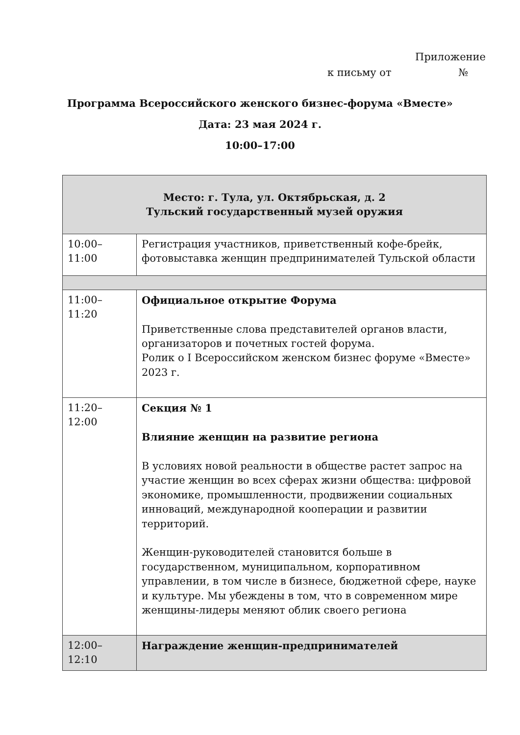Приложение
к письму от №
Программа Всероссийского женского бизнес-форума «Вместе»
Дата: 23 мая 2024 г.
10:00–17:00
| Место: г. Тула, ул. Октябрьская, д. 2 Тульский государственный музей оружия | |
| 10:00–11:00 | Регистрация участников, приветственный кофе-брейк, фотовыставка женщин предпринимателей Тульской области |
| 11:00–11:20 | Официальное открытие Форума Приветственные слова представителей органов власти, организаторов и почетных гостей форума. Ролик о I Всероссийском женском бизнес форуме «Вместе» 2023 г. |
| 11:20–12:00 | Секция № 1 Влияние женщин на развитие региона В условиях новой реальности в обществе растет запрос на участие женщин во всех сферах жизни общества: цифровой экономике, промышленности, продвижении социальных инноваций, международной кооперации и развитии территорий. Женщин-руководителей становится больше в государственном, муниципальном, корпоративном управлении, в том числе в бизнесе, бюджетной сфере, науке и культуре. Мы убеждены в том, что в современном мире женщины-лидеры меняют облик своего региона |
| 12:00–12:10 | Награждение женщин-предпринимателей |